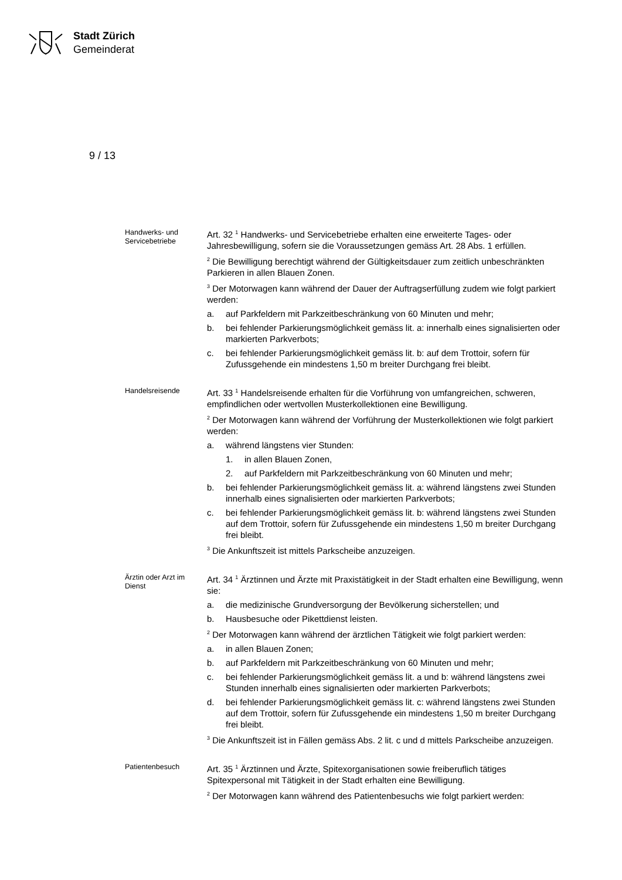Stadt Zürich
Gemeinderat
9 / 13
Handwerks- und Servicebetriebe
Art. 32 <sup>1</sup> Handwerks- und Servicebetriebe erhalten eine erweiterte Tages- oder Jahresbewilligung, sofern sie die Voraussetzungen gemäss Art. 28 Abs. 1 erfüllen.
<sup>2</sup> Die Bewilligung berechtigt während der Gültigkeitsdauer zum zeitlich unbeschränkten Parkieren in allen Blauen Zonen.
<sup>3</sup> Der Motorwagen kann während der Dauer der Auftragserfüllung zudem wie folgt parkiert werden:
a. auf Parkfeldern mit Parkzeitbeschränkung von 60 Minuten und mehr;
b. bei fehlender Parkierungsmöglichkeit gemäss lit. a: innerhalb eines signalisierten oder markierten Parkverbots;
c. bei fehlender Parkierungsmöglichkeit gemäss lit. b: auf dem Trottoir, sofern für Zufussgehende ein mindestens 1,50 m breiter Durchgang frei bleibt.
Handelsreisende
Art. 33 <sup>1</sup> Handelsreisende erhalten für die Vorführung von umfangreichen, schweren, empfindlichen oder wertvollen Musterkollektionen eine Bewilligung.
<sup>2</sup> Der Motorwagen kann während der Vorführung der Musterkollektionen wie folgt parkiert werden:
a. während längstens vier Stunden:
1. in allen Blauen Zonen,
2. auf Parkfeldern mit Parkzeitbeschränkung von 60 Minuten und mehr;
b. bei fehlender Parkierungsmöglichkeit gemäss lit. a: während längstens zwei Stunden innerhalb eines signalisierten oder markierten Parkverbots;
c. bei fehlender Parkierungsmöglichkeit gemäss lit. b: während längstens zwei Stunden auf dem Trottoir, sofern für Zufussgehende ein mindestens 1,50 m breiter Durchgang frei bleibt.
<sup>3</sup> Die Ankunftszeit ist mittels Parkscheibe anzuzeigen.
Ärztin oder Arzt im Dienst
Art. 34 <sup>1</sup> Ärztinnen und Ärzte mit Praxistätigkeit in der Stadt erhalten eine Bewilligung, wenn sie:
a. die medizinische Grundversorgung der Bevölkerung sicherstellen; und
b. Hausbesuche oder Pikettdienst leisten.
<sup>2</sup> Der Motorwagen kann während der ärztlichen Tätigkeit wie folgt parkiert werden:
a. in allen Blauen Zonen;
b. auf Parkfeldern mit Parkzeitbeschränkung von 60 Minuten und mehr;
c. bei fehlender Parkierungsmöglichkeit gemäss lit. a und b: während längstens zwei Stunden innerhalb eines signalisierten oder markierten Parkverbots;
d. bei fehlender Parkierungsmöglichkeit gemäss lit. c: während längstens zwei Stunden auf dem Trottoir, sofern für Zufussgehende ein mindestens 1,50 m breiter Durchgang frei bleibt.
<sup>3</sup> Die Ankunftszeit ist in Fällen gemäss Abs. 2 lit. c und d mittels Parkscheibe anzuzeigen.
Patientenbesuch
Art. 35 <sup>1</sup> Ärztinnen und Ärzte, Spitexorganisationen sowie freiberuflich tätiges Spitexpersonal mit Tätigkeit in der Stadt erhalten eine Bewilligung.
<sup>2</sup> Der Motorwagen kann während des Patientenbesuchs wie folgt parkiert werden: